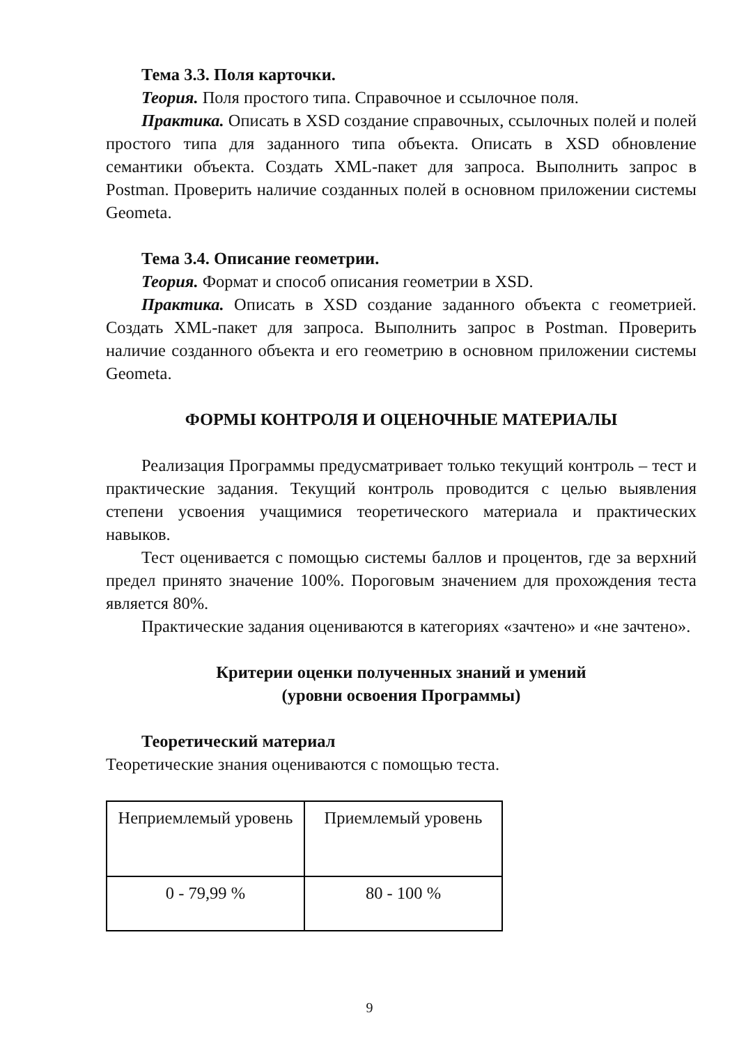Тема 3.3. Поля карточки.
Теория. Поля простого типа. Справочное и ссылочное поля.
Практика. Описать в XSD создание справочных, ссылочных полей и полей простого типа для заданного типа объекта. Описать в XSD обновление семантики объекта. Создать XML-пакет для запроса. Выполнить запрос в Postman. Проверить наличие созданных полей в основном приложении системы Geometa.
Тема 3.4. Описание геометрии.
Теория. Формат и способ описания геометрии в XSD.
Практика. Описать в XSD создание заданного объекта с геометрией. Создать XML-пакет для запроса. Выполнить запрос в Postman. Проверить наличие созданного объекта и его геометрию в основном приложении системы Geometa.
ФОРМЫ КОНТРОЛЯ И ОЦЕНОЧНЫЕ МАТЕРИАЛЫ
Реализация Программы предусматривает только текущий контроль – тест и практические задания. Текущий контроль проводится с целью выявления степени усвоения учащимися теоретического материала и практических навыков.
Тест оценивается с помощью системы баллов и процентов, где за верхний предел принято значение 100%. Пороговым значением для прохождения теста является 80%.
Практические задания оцениваются в категориях «зачтено» и «не зачтено».
Критерии оценки полученных знаний и умений
(уровни освоения Программы)
Теоретический материал
Теоретические знания оцениваются с помощью теста.
| Неприемлемый уровень | Приемлемый уровень |
| 0 - 79,99 % | 80 - 100 % |
9